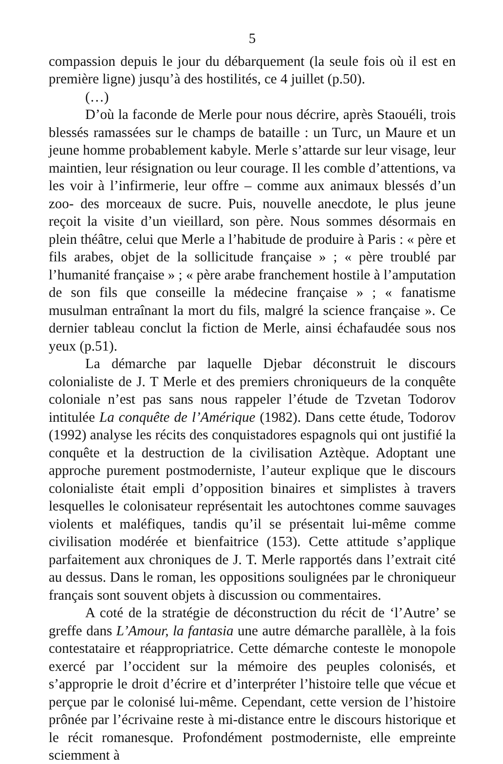5
compassion depuis le jour du débarquement (la seule fois où il est en première ligne) jusqu’à des hostilités, ce 4 juillet (p.50).
(…)
D’où la faconde de Merle pour nous décrire, après Staouéli, trois blessés ramassées sur le champs de bataille : un Turc, un Maure et un jeune homme probablement kabyle. Merle s’attarde sur leur visage, leur maintien, leur résignation ou leur courage. Il les comble d’attentions, va les voir à l’infirmerie, leur offre – comme aux animaux blessés d’un zoo- des morceaux de sucre. Puis, nouvelle anecdote, le plus jeune reçoit la visite d’un vieillard, son père. Nous sommes désormais en plein théâtre, celui que Merle a l’habitude de produire à Paris : « père et fils arabes, objet de la sollicitude française » ; « père troublé par l’humanité française » ; « père arabe franchement hostile à l’amputation de son fils que conseille la médecine française » ; « fanatisme musulman entraînant la mort du fils, malgré la science française ». Ce dernier tableau conclut la fiction de Merle, ainsi échafaudée sous nos yeux (p.51).
La démarche par laquelle Djebar déconstruit le discours colonialiste de J. T Merle et des premiers chroniqueurs de la conquête coloniale n’est pas sans nous rappeler l’étude de Tzvetan Todorov intitulée La conquête de l’Amérique (1982). Dans cette étude, Todorov (1992) analyse les récits des conquistadores espagnols qui ont justifié la conquête et la destruction de la civilisation Aztèque. Adoptant une approche purement postmoderniste, l’auteur explique que le discours colonialiste était empli d’opposition binaires et simplistes à travers lesquelles le colonisateur représentait les autochtones comme sauvages violents et maléfiques, tandis qu’il se présentait lui-même comme civilisation modérée et bienfaitrice (153). Cette attitude s’applique parfaitement aux chroniques de J. T. Merle rapportés dans l’extrait cité au dessus. Dans le roman, les oppositions soulignées par le chroniqueur français sont souvent objets à discussion ou commentaires.
A coté de la stratégie de déconstruction du récit de ‘l’Autre’ se greffe dans L’Amour, la fantasia une autre démarche parallèle, à la fois contestataire et réappropriatrice. Cette démarche conteste le monopole exercé par l’occident sur la mémoire des peuples colonisés, et s’approprie le droit d’écrire et d’interpréter l’histoire telle que vécue et perçue par le colonisé lui-même. Cependant, cette version de l’histoire prônée par l’écrivaine reste à mi-distance entre le discours historique et le récit romanesque. Profondément postmoderniste, elle empreinte sciemment à